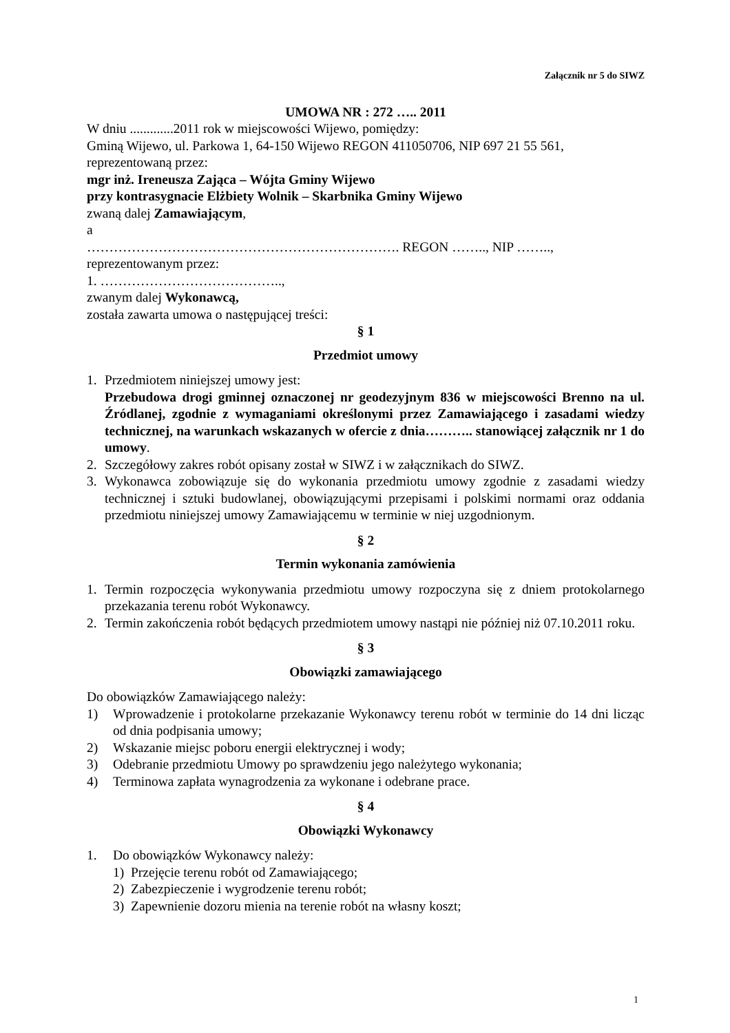Załącznik nr 5 do SIWZ
UMOWA NR : 272 ….. 2011
W dniu .............2011 rok w miejscowości Wijewo, pomiędzy:
Gminą Wijewo, ul. Parkowa 1, 64-150 Wijewo REGON 411050706, NIP 697 21 55 561,
reprezentowaną przez:
mgr inż. Ireneusza Zająca – Wójta Gminy Wijewo
przy kontrasygnacie Elżbiety Wolnik – Skarbnika Gminy Wijewo
zwaną dalej Zamawiającym,
a
……………………………………………………………. REGON …….., NIP ……..,
reprezentowanym przez:
1. …………………………………..,
zwanym dalej Wykonawcą,
została zawarta umowa o następującej treści:
§ 1
Przedmiot umowy
1. Przedmiotem niniejszej umowy jest:
Przebudowa drogi gminnej oznaczonej nr geodezyjnym 836 w miejscowości Brenno na ul. Źródlanej, zgodnie z wymaganiami określonymi przez Zamawiającego i zasadami wiedzy technicznej, na warunkach wskazanych w ofercie z dnia……….. stanowiącej załącznik nr 1 do umowy.
2. Szczegółowy zakres robót opisany został w SIWZ i w załącznikach do SIWZ.
3. Wykonawca zobowiązuje się do wykonania przedmiotu umowy zgodnie z zasadami wiedzy technicznej i sztuki budowlanej, obowiązującymi przepisami i polskimi normami oraz oddania przedmiotu niniejszej umowy Zamawiającemu w terminie w niej uzgodnionym.
§ 2
Termin wykonania zamówienia
1. Termin rozpoczęcia wykonywania przedmiotu umowy rozpoczyna się z dniem protokolarnego przekazania terenu robót Wykonawcy.
2. Termin zakończenia robót będących przedmiotem umowy nastąpi nie później niż 07.10.2011 roku.
§ 3
Obowiązki zamawiającego
Do obowiązków Zamawiającego należy:
1) Wprowadzenie i protokolarne przekazanie Wykonawcy terenu robót w terminie do 14 dni licząc od dnia podpisania umowy;
2) Wskazanie miejsc poboru energii elektrycznej i wody;
3) Odebranie przedmiotu Umowy po sprawdzeniu jego należytego wykonania;
4) Terminowa zapłata wynagrodzenia za wykonane i odebrane prace.
§ 4
Obowiązki Wykonawcy
1. Do obowiązków Wykonawcy należy:
1) Przejęcie terenu robót od Zamawiającego;
2) Zabezpieczenie i wygrodzenie terenu robót;
3) Zapewnienie dozoru mienia na terenie robót na własny koszt;
1